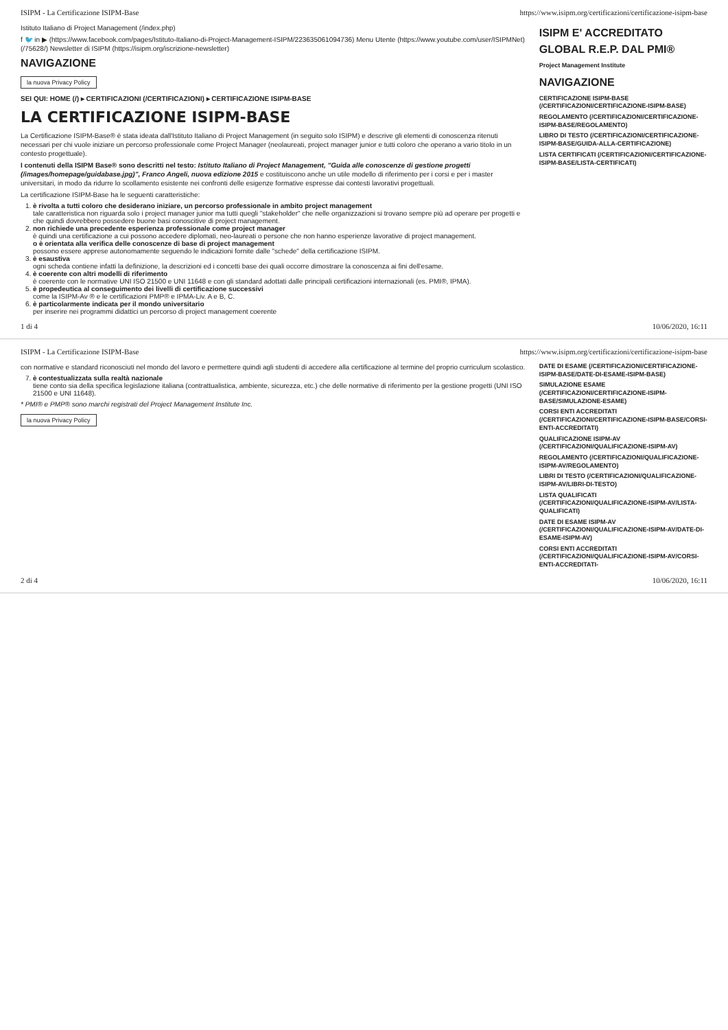ISIPM - La Certificazione ISIPM-Base https://www.isipm.org/certificazioni/certificazione-isipm-base
Istituto Italiano di Project Management (/index.php)
f 🐦 in ▶ (https://www.facebook.com/pages/Istituto-Italiano-di-Project-Management-ISIPM/223635061094736) Menu Utente (https://www.youtube.com/user/ISIPMNet) (/75628/) Newsletter di ISIPM (https://isipm.org/iscrizione-newsletter)
NAVIGAZIONE
la nuova Privacy Policy
SEI QUI: HOME (/) ▸ CERTIFICAZIONI (/CERTIFICAZIONI) ▸ CERTIFICAZIONE ISIPM-BASE
LA CERTIFICAZIONE ISIPM-BASE
La Certificazione ISIPM-Base® è stata ideata dall'Istituto Italiano di Project Management (in seguito solo ISIPM) e descrive gli elementi di conoscenza ritenuti necessari per chi vuole iniziare un percorso professionale come Project Manager (neolaureati, project manager junior e tutti coloro che operano a vario titolo in un contesto progettuale).
I contenuti della ISIPM Base® sono descritti nel testo: Istituto Italiano di Project Management, "Guida alle conoscenze di gestione progetti (/images/homepage/guidabase.jpg)", Franco Angeli, nuova edizione 2015 e costituiscono anche un utile modello di riferimento per i corsi e per i master universitari, in modo da ridurre lo scollamento esistente nei confronti delle esigenze formative espresse dai contesti lavorativi progettuali.
La certificazione ISIPM-Base ha le seguenti caratteristiche:
1. è rivolta a tutti coloro che desiderano iniziare, un percorso professionale in ambito project management
tale caratteristica non riguarda solo i project manager junior ma tutti quegli "stakeholder" che nelle organizzazioni si trovano sempre più ad operare per progetti e che quindi dovrebbero possedere buone basi conoscitive di project management.
2. non richiede una precedente esperienza professionale come project manager
è quindi una certificazione a cui possono accedere diplomati, neo-laureati o persone che non hanno esperienze lavorative di project management.
o è orientata alla verifica delle conoscenze di base di project management
possono essere apprese autonomamente seguendo le indicazioni fornite dalle "schede" della certificazione ISIPM.
3. è esaustiva
ogni scheda contiene infatti la definizione, la descrizioni ed i concetti base dei quali occorre dimostrare la conoscenza ai fini dell'esame.
4. è coerente con altri modelli di riferimento
è coerente con le normative UNI ISO 21500 e UNI 11648 e con gli standard adottati dalle principali certificazioni internazionali (es. PMI®, IPMA).
5. è propedeutica al conseguimento dei livelli di certificazione successivi
come la ISIPM-Av ® e le certificazioni PMP® e IPMA-Liv. A e B, C.
6. è particolarmente indicata per il mondo universitario
per inserire nei programmi didattici un percorso di project management coerente
ISIPM E' ACCREDITATO GLOBAL R.E.P. DAL PMI®
Project Management Institute
NAVIGAZIONE
CERTIFICAZIONE ISIPM-BASE (/CERTIFICAZIONI/CERTIFICAZIONE-ISIPM-BASE)
REGOLAMENTO (/CERTIFICAZIONI/CERTIFICAZIONE-ISIPM-BASE/REGOLAMENTO)
LIBRO DI TESTO (/CERTIFICAZIONI/CERTIFICAZIONE-ISIPM-BASE/GUIDA-ALLA-CERTIFICAZIONE)
LISTA CERTIFICATI (/CERTIFICAZIONI/CERTIFICAZIONE-ISIPM-BASE/LISTA-CERTIFICATI)
1 di 4 10/06/2020, 16:11
ISIPM - La Certificazione ISIPM-Base https://www.isipm.org/certificazioni/certificazione-isipm-base
con normative e standard riconosciuti nel mondo del lavoro e permettere quindi agli studenti di accedere alla certificazione al termine del proprio curriculum scolastico.
7. è contestualizzata sulla realtà nazionale
tiene conto sia della specifica legislazione italiana (contrattualistica, ambiente, sicurezza, etc.) che delle normative di riferimento per la gestione progetti (UNI ISO 21500 e UNI 11648).
* PMI® e PMP® sono marchi registrati del Project Management Institute Inc.
la nuova Privacy Policy
DATE DI ESAME (/CERTIFICAZIONI/CERTIFICAZIONE-ISIPM-BASE/DATE-DI-ESAME-ISIPM-BASE)
SIMULAZIONE ESAME (/CERTIFICAZIONI/CERTIFICAZIONE-ISIPM-BASE/SIMULAZIONE-ESAME)
CORSI ENTI ACCREDITATI (/CERTIFICAZIONI/CERTIFICAZIONE-ISIPM-BASE/CORSI-ENTI-ACCREDITATI)
QUALIFICAZIONE ISIPM-AV (/CERTIFICAZIONI/QUALIFICAZIONE-ISIPM-AV)
REGOLAMENTO (/CERTIFICAZIONI/QUALIFICAZIONE-ISIPM-AV/REGOLAMENTO)
LIBRI DI TESTO (/CERTIFICAZIONI/QUALIFICAZIONE-ISIPM-AV/LIBRI-DI-TESTO)
LISTA QUALIFICATI (/CERTIFICAZIONI/QUALIFICAZIONE-ISIPM-AV/LISTA-QUALIFICATI)
DATE DI ESAME ISIPM-AV (/CERTIFICAZIONI/QUALIFICAZIONE-ISIPM-AV/DATE-DI-ESAME-ISIPM-AV)
CORSI ENTI ACCREDITATI (/CERTIFICAZIONI/QUALIFICAZIONE-ISIPM-AV/CORSI-ENTI-ACCREDITATI-
2 di 4 10/06/2020, 16:11